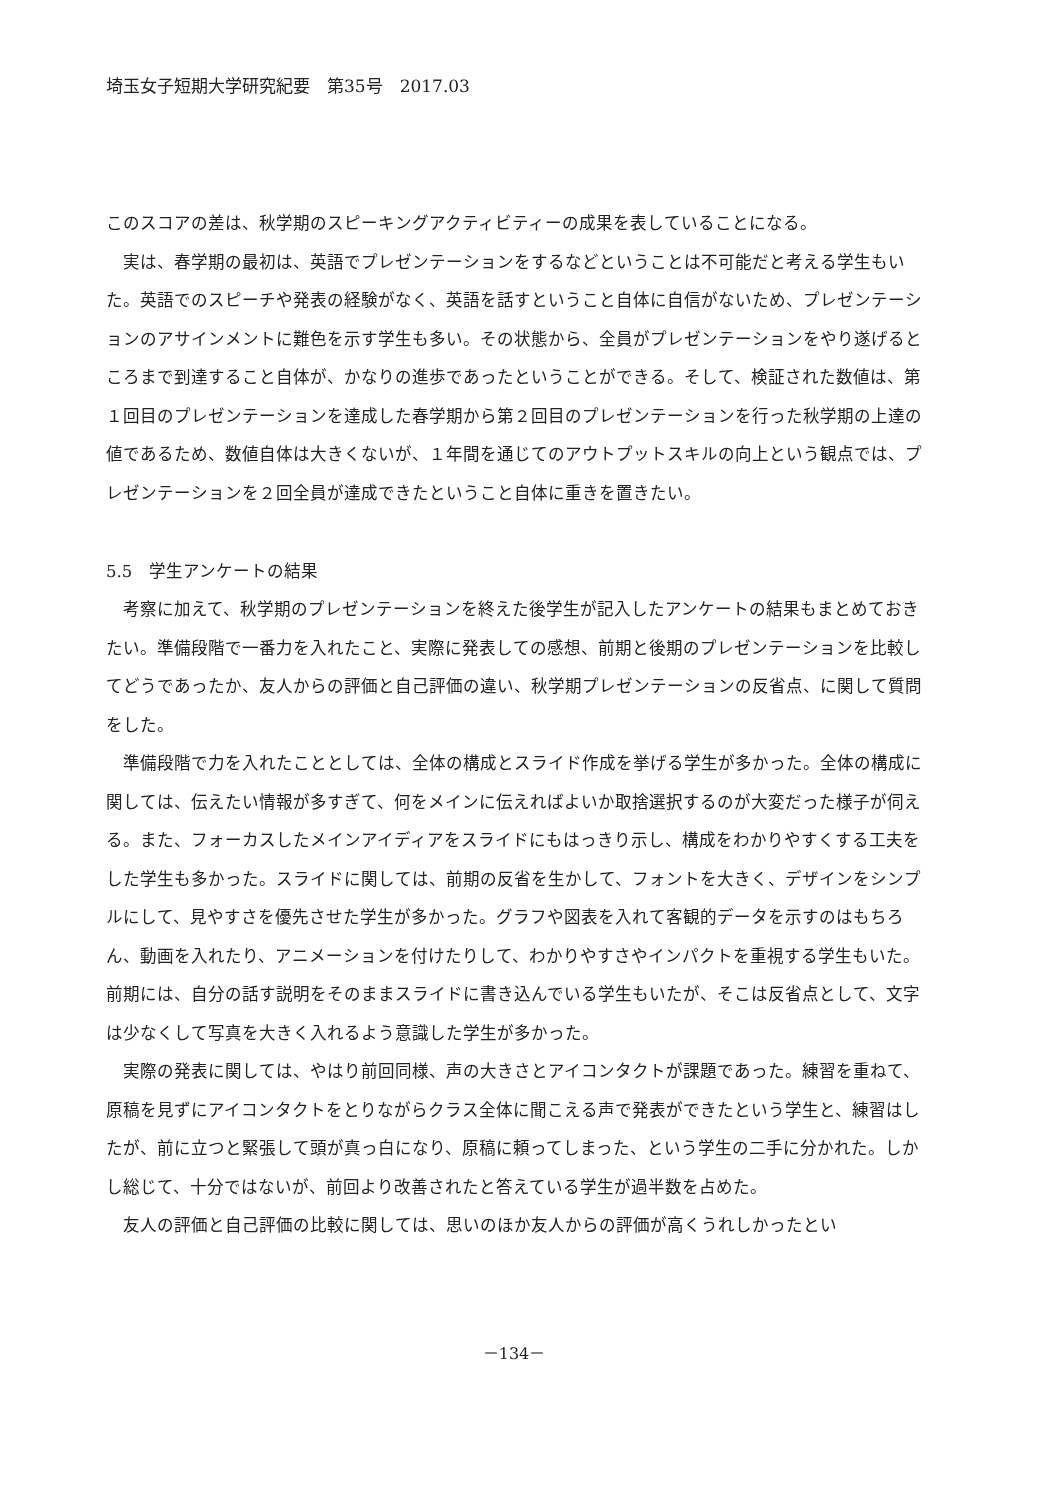埼玉女子短期大学研究紀要　第35号　2017.03
このスコアの差は、秋学期のスピーキングアクティビティーの成果を表していることになる。
実は、春学期の最初は、英語でプレゼンテーションをするなどということは不可能だと考える学生もいた。英語でのスピーチや発表の経験がなく、英語を話すということ自体に自信がないため、プレゼンテーションのアサインメントに難色を示す学生も多い。その状態から、全員がプレゼンテーションをやり遂げるところまで到達すること自体が、かなりの進歩であったということができる。そして、検証された数値は、第１回目のプレゼンテーションを達成した春学期から第２回目のプレゼンテーションを行った秋学期の上達の値であるため、数値自体は大きくないが、１年間を通じてのアウトプットスキルの向上という観点では、プレゼンテーションを２回全員が達成できたということ自体に重きを置きたい。
5.5　学生アンケートの結果
考察に加えて、秋学期のプレゼンテーションを終えた後学生が記入したアンケートの結果もまとめておきたい。準備段階で一番力を入れたこと、実際に発表しての感想、前期と後期のプレゼンテーションを比較してどうであったか、友人からの評価と自己評価の違い、秋学期プレゼンテーションの反省点、に関して質問をした。
準備段階で力を入れたこととしては、全体の構成とスライド作成を挙げる学生が多かった。全体の構成に関しては、伝えたい情報が多すぎて、何をメインに伝えればよいか取捨選択するのが大変だった様子が伺える。また、フォーカスしたメインアイディアをスライドにもはっきり示し、構成をわかりやすくする工夫をした学生も多かった。スライドに関しては、前期の反省を生かして、フォントを大きく、デザインをシンプルにして、見やすさを優先させた学生が多かった。グラフや図表を入れて客観的データを示すのはもちろん、動画を入れたり、アニメーションを付けたりして、わかりやすさやインパクトを重視する学生もいた。前期には、自分の話す説明をそのままスライドに書き込んでいる学生もいたが、そこは反省点として、文字は少なくして写真を大きく入れるよう意識した学生が多かった。
実際の発表に関しては、やはり前回同様、声の大きさとアイコンタクトが課題であった。練習を重ねて、原稿を見ずにアイコンタクトをとりながらクラス全体に聞こえる声で発表ができたという学生と、練習はしたが、前に立つと緊張して頭が真っ白になり、原稿に頼ってしまった、という学生の二手に分かれた。しかし総じて、十分ではないが、前回より改善されたと答えている学生が過半数を占めた。
友人の評価と自己評価の比較に関しては、思いのほか友人からの評価が高くうれしかったとい
－134－